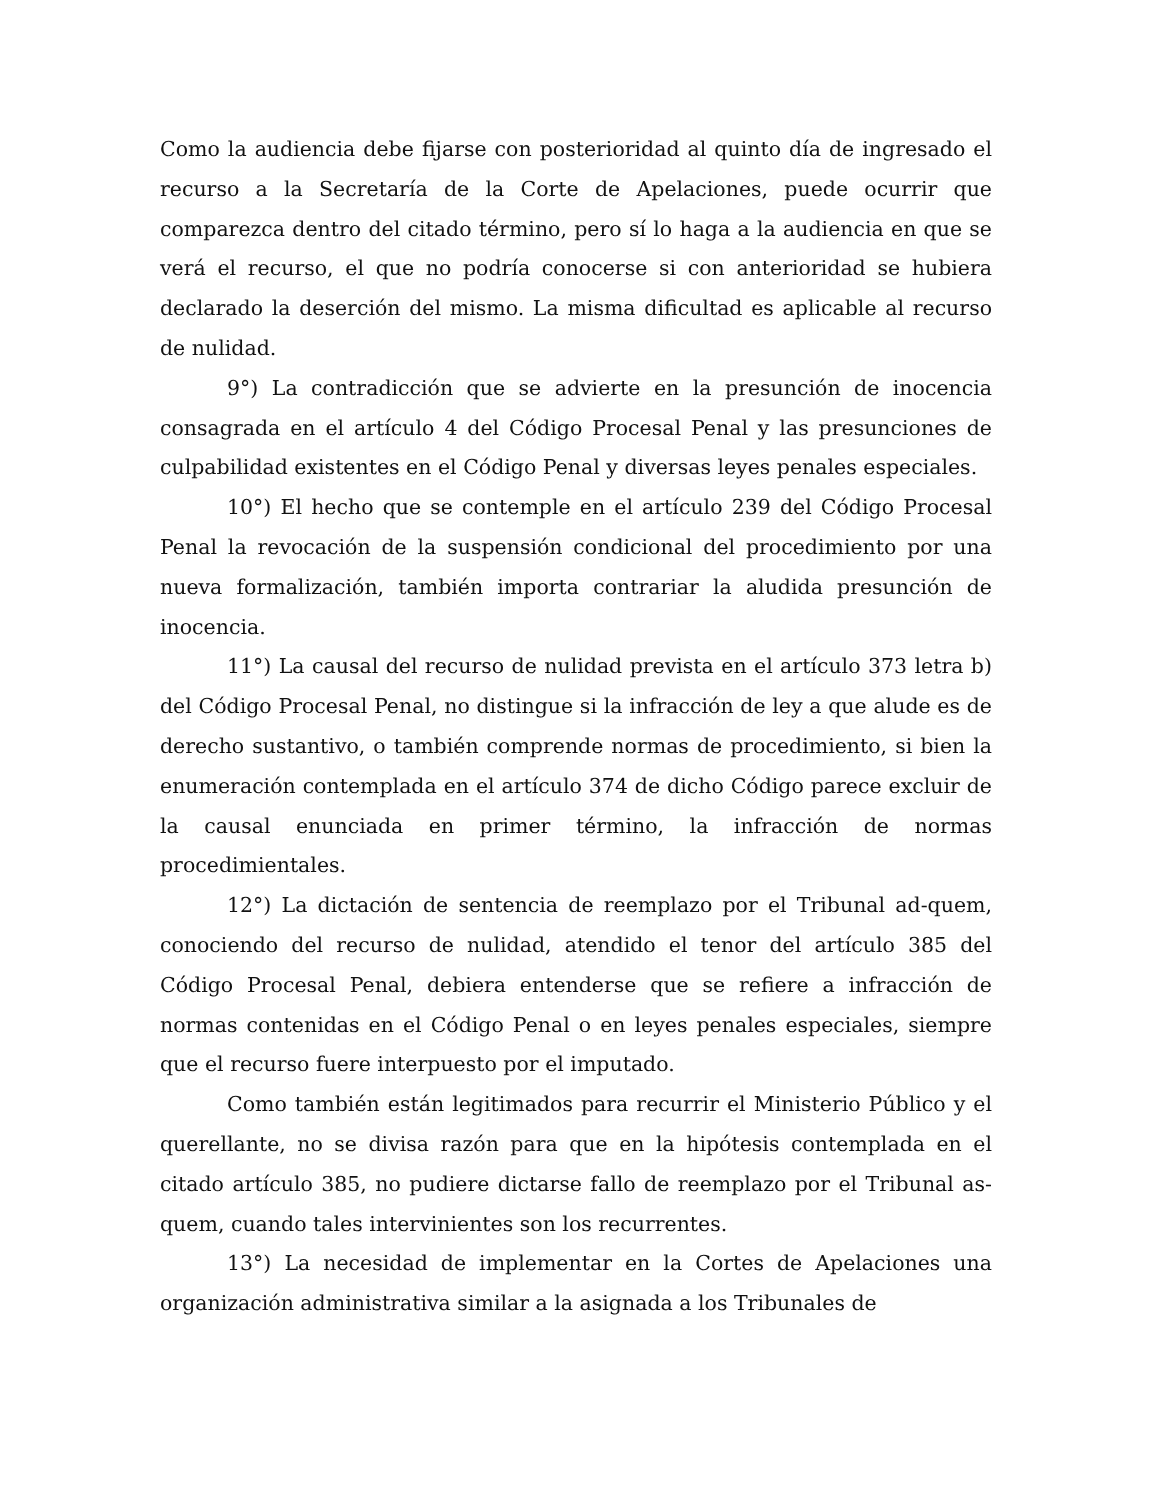Como la audiencia debe fijarse con posterioridad al quinto día de ingresado el recurso a la Secretaría de la Corte de Apelaciones, puede ocurrir que comparezca dentro del citado término, pero sí lo haga a la audiencia en que se verá el recurso, el que no podría conocerse si con anterioridad se hubiera declarado la deserción del mismo. La misma dificultad es aplicable al recurso de nulidad.
9°) La contradicción que se advierte en la presunción de inocencia consagrada en el artículo 4 del Código Procesal Penal y las presunciones de culpabilidad existentes en el Código Penal y diversas leyes penales especiales.
10°) El hecho que se contemple en el artículo 239 del Código Procesal Penal la revocación de la suspensión condicional del procedimiento por una nueva formalización, también importa contrariar la aludida presunción de inocencia.
11°) La causal del recurso de nulidad prevista en el artículo 373 letra b) del Código Procesal Penal, no distingue si la infracción de ley a que alude es de derecho sustantivo, o también comprende normas de procedimiento, si bien la enumeración contemplada en el artículo 374 de dicho Código parece excluir de la causal enunciada en primer término, la infracción de normas procedimientales.
12°) La dictación de sentencia de reemplazo por el Tribunal ad-quem, conociendo del recurso de nulidad, atendido el tenor del artículo 385 del Código Procesal Penal, debiera entenderse que se refiere a infracción de normas contenidas en el Código Penal o en leyes penales especiales, siempre que el recurso fuere interpuesto por el imputado.
Como también están legitimados para recurrir el Ministerio Público y el querellante, no se divisa razón para que en la hipótesis contemplada en el citado artículo 385, no pudiere dictarse fallo de reemplazo por el Tribunal as-quem, cuando tales intervinientes son los recurrentes.
13°) La necesidad de implementar en la Cortes de Apelaciones una organización administrativa similar a la asignada a los Tribunales de